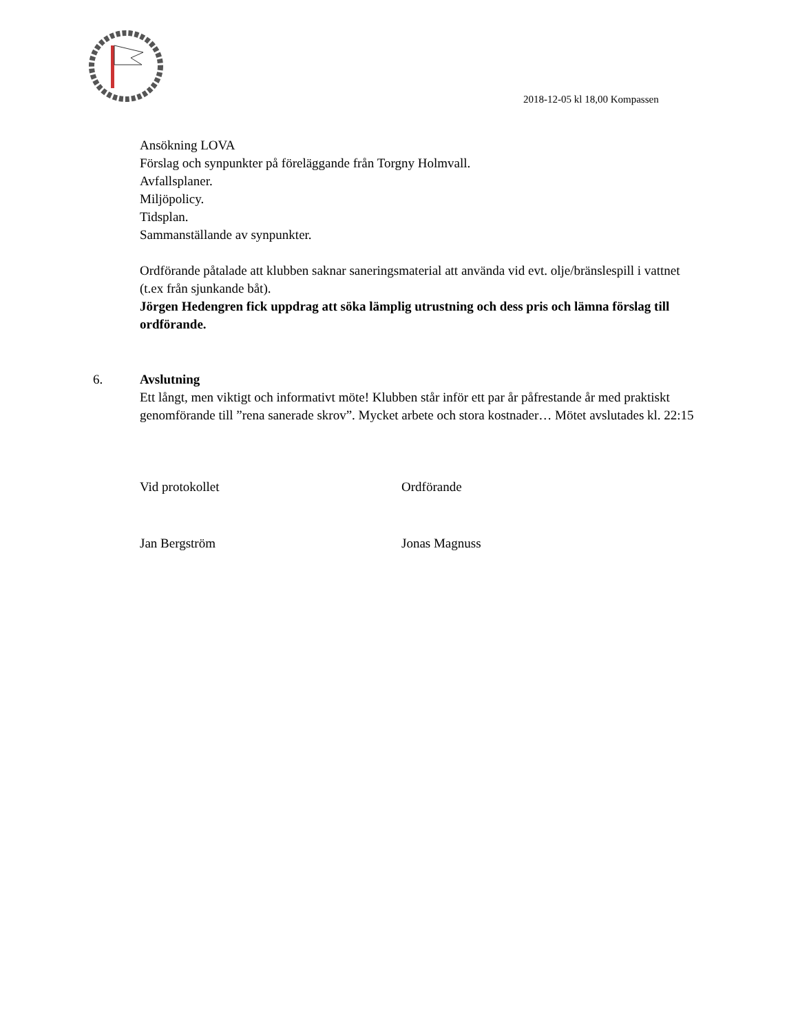2018-12-05 kl 18,00 Kompassen
Ansökning LOVA
Förslag och synpunkter på föreläggande från Torgny Holmvall.
Avfallsplaner.
Miljöpolicy.
Tidsplan.
Sammanställande av synpunkter.
Ordförande påtalade att klubben saknar saneringsmaterial att använda vid evt. olje/bränslespill i vattnet (t.ex från sjunkande båt).
Jörgen Hedengren fick uppdrag att söka lämplig utrustning och dess pris och lämna förslag till ordförande.
6. Avslutning
Ett långt, men viktigt och informativt möte! Klubben står inför ett par år påfrestande år med praktiskt genomförande till ”rena sanerade skrov”. Mycket arbete och stora kostnader… Mötet avslutades kl. 22:15
Vid protokollet Ordförande
Jan Bergström Jonas Magnuss